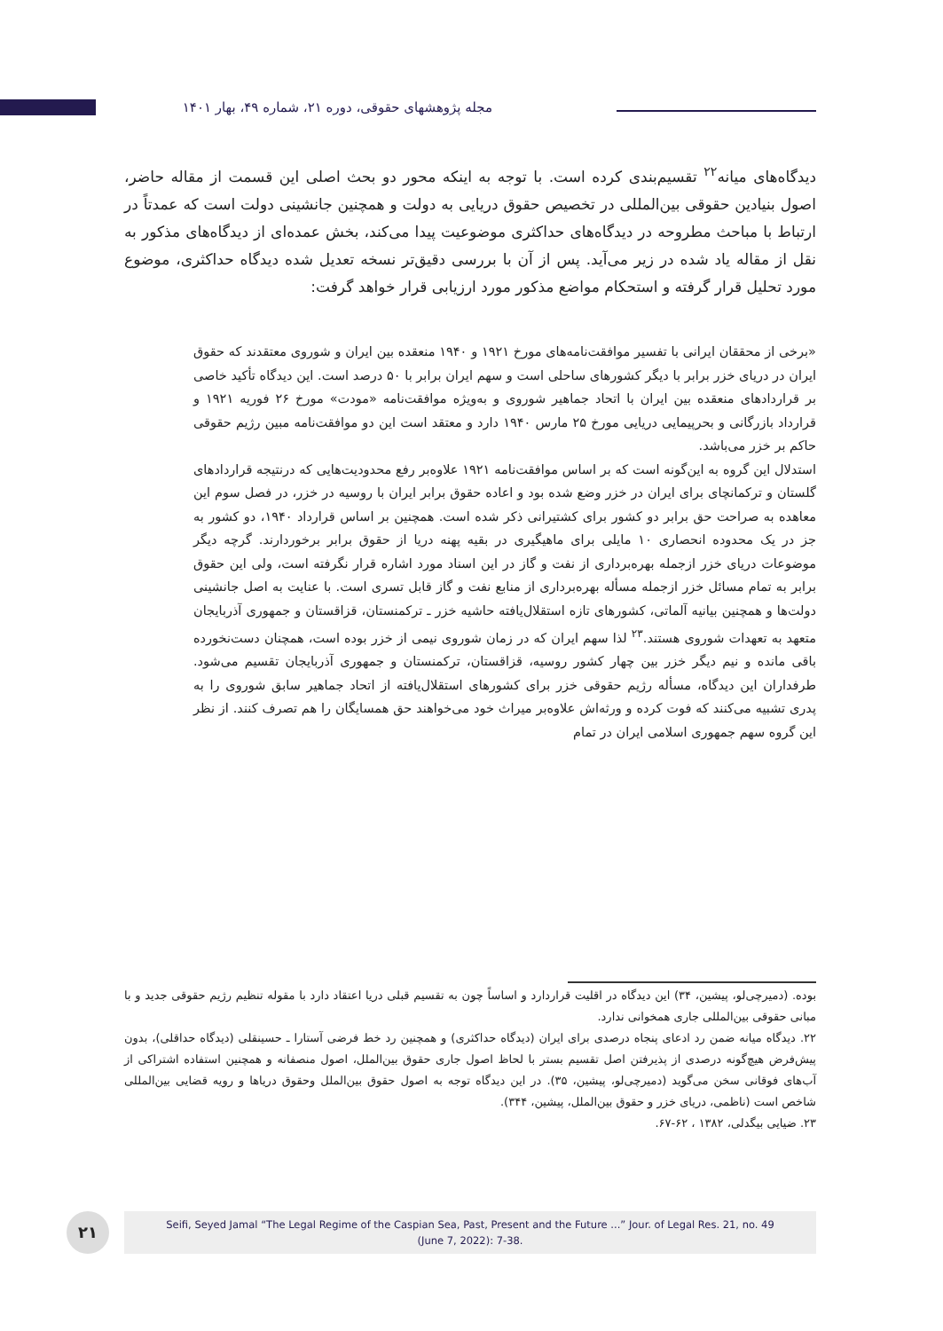مجله پژوهشهای حقوقی، دوره ۲۱، شماره ۴۹، بهار ۱۴۰۱
دیدگاه‌های میانه<sup>۲۲</sup> تقسیم‌بندی کرده است. با توجه به اینکه محور دو بحث اصلی این قسمت از مقاله حاضر، اصول بنیادین حقوقی بین‌المللی در تخصیص حقوق دریایی به دولت و همچنین جانشینی دولت است که عمدتاً در ارتباط با مباحث مطروحه در دیدگاه‌های حداکثری موضوعیت پیدا می‌کند، بخش عمده‌ای از دیدگاه‌های مذکور به نقل از مقاله یاد شده در زیر می‌آید. پس از آن با بررسی دقیق‌تر نسخه تعدیل شده دیدگاه حداکثری، موضوع مورد تحلیل قرار گرفته و استحکام مواضع مذکور مورد ارزیابی قرار خواهد گرفت:
«برخی از محققان ایرانی با تفسیر موافقت‌نامه‌های مورخ ۱۹۲۱ و ۱۹۴۰ منعقده بین ایران و شوروی معتقدند که حقوق ایران در دریای خزر برابر با دیگر کشورهای ساحلی است و سهم ایران برابر با ۵۰ درصد است. این دیدگاه تأکید خاصی بر قراردادهای منعقده بین ایران با اتحاد جماهیر شوروی و به‌ویژه موافقت‌نامه «مودت» مورخ ۲۶ فوریه ۱۹۲۱ و قرارداد بازرگانی و بحرپیمایی دریایی مورخ ۲۵ مارس ۱۹۴۰ دارد و معتقد است این دو موافقت‌نامه مبین رژیم حقوقی حاکم بر خزر می‌باشد.
استدلال این گروه به این‌گونه است که بر اساس موافقت‌نامه ۱۹۲۱ علاوه‌بر رفع محدودیت‌هایی که درنتیجه قراردادهای گلستان و ترکمانچای برای ایران در خزر وضع شده بود و اعاده حقوق برابر ایران با روسیه در خزر، در فصل سوم این معاهده به صراحت حق برابر دو کشور برای کشتیرانی ذکر شده است. همچنین بر اساس قرارداد ۱۹۴۰، دو کشور به جز در یک محدوده انحصاری ۱۰ مایلی برای ماهیگیری در بقیه پهنه دریا از حقوق برابر برخوردارند. گرچه دیگر موضوعات دریای خزر ازجمله بهره‌برداری از نفت و گاز در این اسناد مورد اشاره قرار نگرفته است، ولی این حقوق برابر به تمام مسائل خزر ازجمله مسأله بهره‌برداری از منابع نفت و گاز قابل تسری است. با عنایت به اصل جانشینی دولت‌ها و همچنین بیانیه آلماتی، کشورهای تازه استقلال‌یافته حاشیه خزر ـ ترکمنستان، قزاقستان و جمهوری آذربایجان متعهد به تعهدات شوروی هستند.<sup>۲۳</sup> لذا سهم ایران که در زمان شوروی نیمی از خزر بوده است، همچنان دست‌نخورده باقی مانده و نیم دیگر خزر بین چهار کشور روسیه، قزاقستان، ترکمنستان و جمهوری آذربایجان تقسیم می‌شود. طرفداران این دیدگاه، مسأله رژیم حقوقی خزر برای کشورهای استقلال‌یافته از اتحاد جماهیر سابق شوروی را به پدری تشبیه می‌کنند که فوت کرده و ورثه‌اش علاوه‌بر میراث خود می‌خواهند حق همسایگان را هم تصرف کنند. از نظر این گروه سهم جمهوری اسلامی ایران در تمام
بوده. (دمیرچی‌لو، پیشین، ۳۴) این دیدگاه در اقلیت قراردارد و اساساً چون به تقسیم قبلی دریا اعتقاد دارد با مقوله تنظیم رژیم حقوقی جدید و با مبانی حقوقی بین‌المللی جاری همخوانی ندارد.
۲۲. دیدگاه میانه ضمن رد ادعای پنجاه درصدی برای ایران (دیدگاه حداکثری) و همچنین رد خط فرضی آستارا ـ حسینقلی (دیدگاه حداقلی)، بدون پیش‌فرض هیچ‌گونه درصدی از پذیرفتن اصل تقسیم بستر با لحاظ اصول جاری حقوق بین‌الملل، اصول منصفانه و همچنین استفاده اشتراکی از آب‌های فوقانی سخن می‌گوید (دمیرچی‌لو، پیشین، ۳۵). در این دیدگاه توجه به اصول حقوق بین‌الملل وحقوق دریاها و رویه قضایی بین‌المللی شاخص است (ناظمی، دریای خزر و حقوق بین‌الملل، پیشین، ۳۴۴).
۲۳. ضیایی بیگدلی، ۱۳۸۲ ، ۶۲-۶۷.
۲۱
Seifi, Seyed Jamal “The Legal Regime of the Caspian Sea, Past, Present and the Future ...” Jour. of Legal Res. 21, no. 49
(June 7, 2022): 7-38.